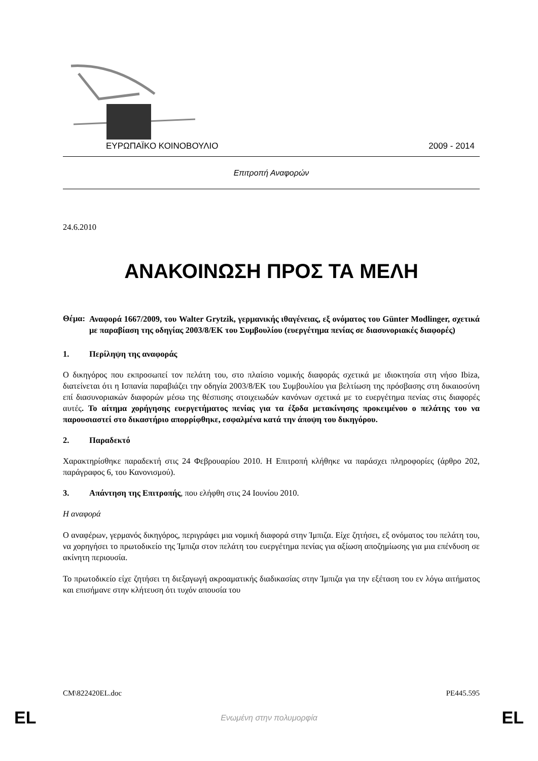ΕΥΡΩΠΑΪΚΟ ΚΟΙΝΟΒΟΥΛΙΟ 2009 - 2014
Επιτροπή Αναφορών
24.6.2010
ΑΝΑΚΟΙΝΩΣΗ ΠΡΟΣ ΤΑ ΜΕΛΗ
Θέμα:
Αναφορά 1667/2009, του Walter Grytzik, γερμανικής ιθαγένειας, εξ ονόματος του Günter Modlinger, σχετικά με παραβίαση της οδηγίας 2003/8/ΕΚ του Συμβουλίου (ευεργέτημα πενίας σε διασυνοριακές διαφορές)
1. Περίληψη της αναφοράς
Ο δικηγόρος που εκπροσωπεί τον πελάτη του, στο πλαίσιο νομικής διαφοράς σχετικά με ιδιοκτησία στη νήσο Ibiza, διατείνεται ότι η Ισπανία παραβιάζει την οδηγία 2003/8/ΕΚ του Συμβουλίου για βελτίωση της πρόσβασης στη δικαιοσύνη επί διασυνοριακών διαφορών μέσω της θέσπισης στοιχειωδών κανόνων σχετικά με το ευεργέτημα πενίας στις διαφορές αυτές. Το αίτημα χορήγησης ευεργετήματος πενίας για τα έξοδα μετακίνησης προκειμένου ο πελάτης του να παρουσιαστεί στο δικαστήριο απορρίφθηκε, εσφαλμένα κατά την άποψη του δικηγόρου.
2. Παραδεκτό
Χαρακτηρίσθηκε παραδεκτή στις 24 Φεβρουαρίου 2010. Η Επιτροπή κλήθηκε να παράσχει πληροφορίες (άρθρο 202, παράγραφος 6, του Κανονισμού).
3. Απάντηση της Επιτροπής, που ελήφθη στις 24 Ιουνίου 2010.
Η αναφορά
Ο αναφέρων, γερμανός δικηγόρος, περιγράφει μια νομική διαφορά στην Ίμπιζα. Είχε ζητήσει, εξ ονόματος του πελάτη του, να χορηγήσει το πρωτοδικείο της Ίμπιζα στον πελάτη του ευεργέτημα πενίας για αξίωση αποζημίωσης για μια επένδυση σε ακίνητη περιουσία.
Το πρωτοδικείο είχε ζητήσει τη διεξαγωγή ακροαματικής διαδικασίας στην Ίμπιζα για την εξέταση του εν λόγω αιτήματος και επισήμανε στην κλήτευση ότι τυχόν απουσία του
CM\822420EL.doc PE445.595
EL Ενωμένη στην πολυμορφία EL